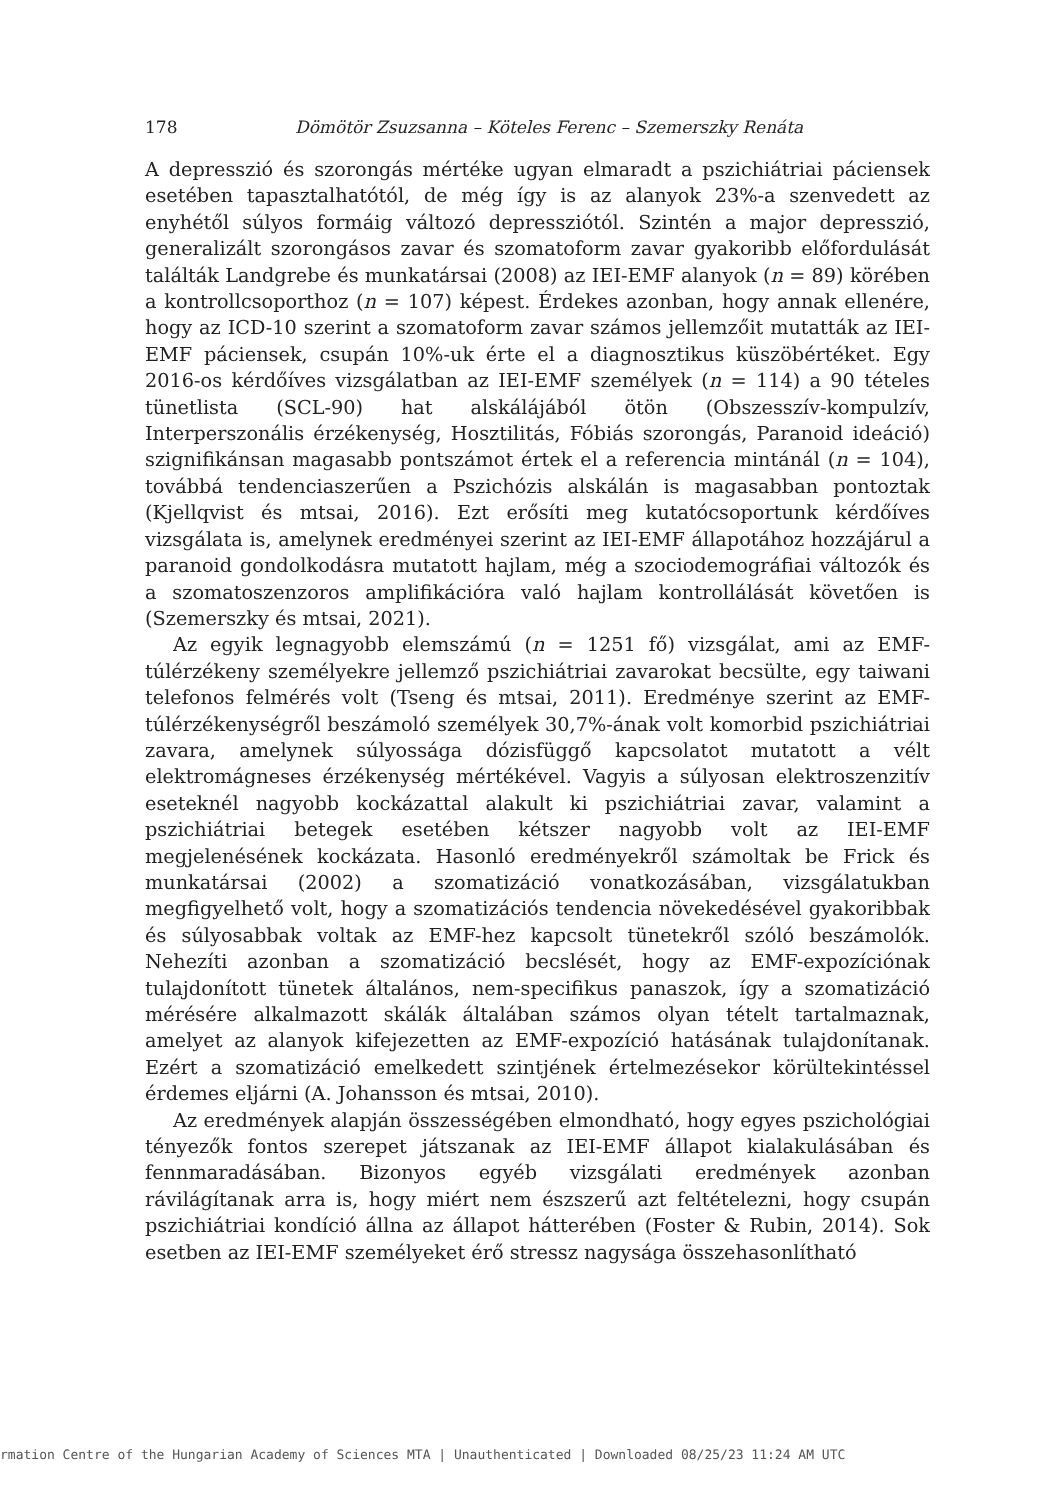178 Dömötör Zsuzsanna – Köteles Ferenc – Szemerszky Renáta
A depresszió és szorongás mértéke ugyan elmaradt a pszichiátriai páciensek esetében tapasztalhatótól, de még így is az alanyok 23%-a szenvedett az enyhétől súlyos formáig változó depressziótól. Szintén a major depresszió, generalizált szorongásos zavar és szomatoform zavar gyakoribb előfordulását találták Landgrebe és munkatársai (2008) az IEI-EMF alanyok (n = 89) körében a kontrollcsoporthoz (n = 107) képest. Érdekes azonban, hogy annak ellenére, hogy az ICD-10 szerint a szomatoform zavar számos jellemzőit mutatták az IEI-EMF páciensek, csupán 10%-uk érte el a diagnosztikus küszöbértéket. Egy 2016-os kérdőíves vizsgálatban az IEI-EMF személyek (n = 114) a 90 tételes tünetlista (SCL-90) hat alskálájából ötön (Obszesszív-kompulzív, Interperszonális érzékenység, Hosztilitás, Fóbiás szorongás, Paranoid ideáció) szignifikánsan magasabb pontszámot értek el a referencia mintánál (n = 104), továbbá tendenciaszerűen a Pszichózis alskálán is magasabban pontoztak (Kjellqvist és mtsai, 2016). Ezt erősíti meg kutatócsoportunk kérdőíves vizsgálata is, amelynek eredményei szerint az IEI-EMF állapotához hozzájárul a paranoid gondolkodásra mutatott hajlam, még a szociodemográfiai változók és a szomatoszenzoros amplifikációra való hajlam kontrollálását követően is (Szemerszky és mtsai, 2021).
Az egyik legnagyobb elemszámú (n = 1251 fő) vizsgálat, ami az EMF-túlérzékeny személyekre jellemző pszichiátriai zavarokat becsülte, egy taiwani telefonos felmérés volt (Tseng és mtsai, 2011). Eredménye szerint az EMF-túlérzékenységről beszámoló személyek 30,7%-ának volt komorbid pszichiátriai zavara, amelynek súlyossága dózisfüggő kapcsolatot mutatott a vélt elektromágneses érzékenység mértékével. Vagyis a súlyosan elektroszenzitív eseteknél nagyobb kockázattal alakult ki pszichiátriai zavar, valamint a pszichiátriai betegek esetében kétszer nagyobb volt az IEI-EMF megjelenésének kockázata. Hasonló eredményekről számoltak be Frick és munkatársai (2002) a szomatizáció vonatkozásában, vizsgálatukban megfigyelhető volt, hogy a szomatizációs tendencia növekedésével gyakoribbak és súlyosabbak voltak az EMF-hez kapcsolt tünetekről szóló beszámolók. Nehezíti azonban a szomatizáció becslését, hogy az EMF-expozíciónak tulajdonított tünetek általános, nem-specifikus panaszok, így a szomatizáció mérésére alkalmazott skálák általában számos olyan tételt tartalmaznak, amelyet az alanyok kifejezetten az EMF-expozíció hatásának tulajdonítanak. Ezért a szomatizáció emelkedett szintjének értelmezésekor körültekintéssel érdemes eljárni (A. Johansson és mtsai, 2010).
Az eredmények alapján összességében elmondható, hogy egyes pszichológiai tényezők fontos szerepet játszanak az IEI-EMF állapot kialakulásában és fennmaradásában. Bizonyos egyéb vizsgálati eredmények azonban rávilágítanak arra is, hogy miért nem észszerű azt feltételezni, hogy csupán pszichiátriai kondíció állna az állapot hátterében (Foster & Rubin, 2014). Sok esetben az IEI-EMF személyeket érő stressz nagysága összehasonlítható
rmation Centre of the Hungarian Academy of Sciences MTA | Unauthenticated | Downloaded 08/25/23 11:24 AM UTC